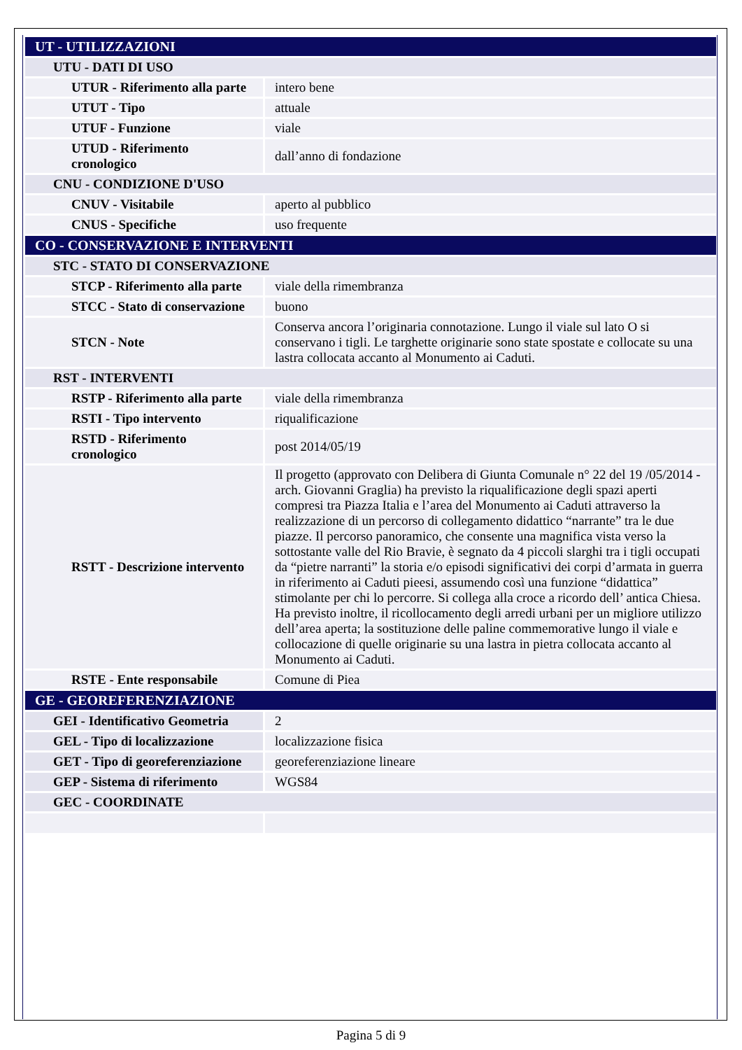| UT - UTILIZZAZIONI | |
| UTU - DATI DI USO | |
| UTUR - Riferimento alla parte | intero bene |
| UTUT - Tipo | attuale |
| UTUF - Funzione | viale |
| UTUD - Riferimento cronologico | dall’anno di fondazione |
| CNU - CONDIZIONE D'USO | |
| CNUV - Visitabile | aperto al pubblico |
| CNUS - Specifiche | uso frequente |
| CO - CONSERVAZIONE E INTERVENTI | |
| STC - STATO DI CONSERVAZIONE | |
| STCP - Riferimento alla parte | viale della rimembranza |
| STCC - Stato di conservazione | buono |
| STCN - Note | Conserva ancora l’originaria connotazione. Lungo il viale sul lato O si conservano i tigli. Le targhette originarie sono state spostate e collocate su una lastra collocata accanto al Monumento ai Caduti. |
| RST - INTERVENTI | |
| RSTP - Riferimento alla parte | viale della rimembranza |
| RSTI - Tipo intervento | riqualificazione |
| RSTD - Riferimento cronologico | post 2014/05/19 |
| RSTT - Descrizione intervento | Il progetto (approvato con Delibera di Giunta Comunale n° 22 del 19 /05/2014 - arch. Giovanni Graglia) ha previsto la riqualificazione degli spazi aperti compresi tra Piazza Italia e l’area del Monumento ai Caduti attraverso la realizzazione di un percorso di collegamento didattico “narrante” tra le due piazze. Il percorso panoramico, che consente una magnifica vista verso la sottostante valle del Rio Bravie, è segnato da 4 piccoli slarghi tra i tigli occupati da “pietre narranti” la storia e/o episodi significativi dei corpi d’armata in guerra in riferimento ai Caduti pieesi, assumendo così una funzione “didattica” stimolante per chi lo percorre. Si collega alla croce a ricordo dell’ antica Chiesa. Ha previsto inoltre, il ricollocamento degli arredi urbani per un migliore utilizzo dell’area aperta; la sostituzione delle paline commemorative lungo il viale e collocazione di quelle originarie su una lastra in pietra collocata accanto al Monumento ai Caduti. |
| RSTE - Ente responsabile | Comune di Piea |
| GE - GEOREFERENZIAZIONE | |
| GEI - Identificativo Geometria | 2 |
| GEL - Tipo di localizzazione | localizzazione fisica |
| GET - Tipo di georeferenziazione | georeferenziazione lineare |
| GEP - Sistema di riferimento | WGS84 |
| GEC - COORDINATE | |
Pagina 5 di 9